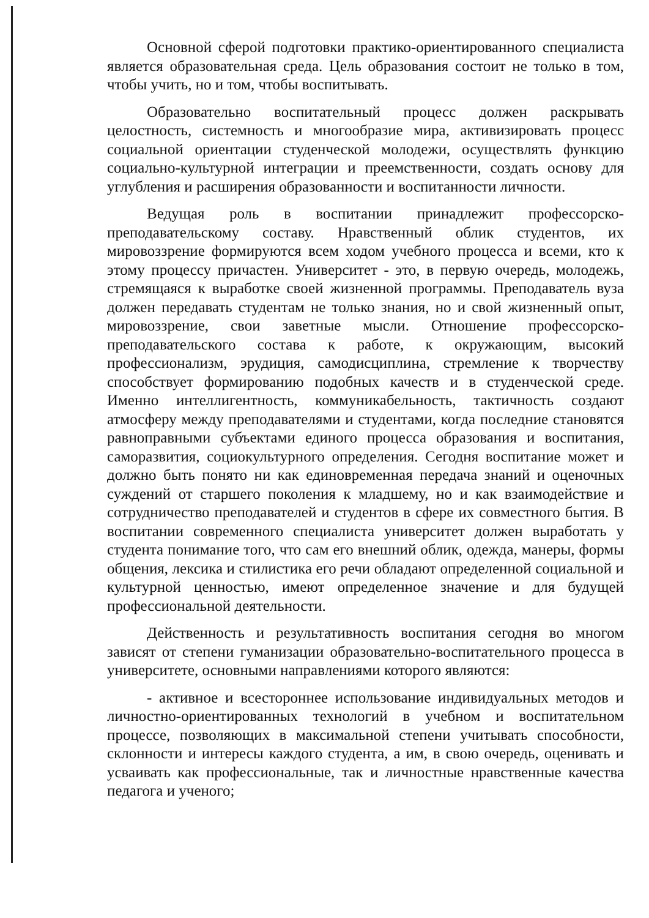Основной сферой подготовки практико-ориентированного специалиста является образовательная среда. Цель образования состоит не только в том, чтобы учить, но и том, чтобы воспитывать.
Образовательно воспитательный процесс должен раскрывать целостность, системность и многообразие мира, активизировать процесс социальной ориентации студенческой молодежи, осуществлять функцию социально-культурной интеграции и преемственности, создать основу для углубления и расширения образованности и воспитанности личности.
Ведущая роль в воспитании принадлежит профессорско-преподавательскому составу. Нравственный облик студентов, их мировоззрение формируются всем ходом учебного процесса и всеми, кто к этому процессу причастен. Университет - это, в первую очередь, молодежь, стремящаяся к выработке своей жизненной программы. Преподаватель вуза должен передавать студентам не только знания, но и свой жизненный опыт, мировоззрение, свои заветные мысли. Отношение профессорско-преподавательского состава к работе, к окружающим, высокий профессионализм, эрудиция, самодисциплина, стремление к творчеству способствует формированию подобных качеств и в студенческой среде. Именно интеллигентность, коммуникабельность, тактичность создают атмосферу между преподавателями и студентами, когда последние становятся равноправными субъектами единого процесса образования и воспитания, саморазвития, социокультурного определения. Сегодня воспитание может и должно быть понято ни как единовременная передача знаний и оценочных суждений от старшего поколения к младшему, но и как взаимодействие и сотрудничество преподавателей и студентов в сфере их совместного бытия. В воспитании современного специалиста университет должен выработать у студента понимание того, что сам его внешний облик, одежда, манеры, формы общения, лексика и стилистика его речи обладают определенной социальной и культурной ценностью, имеют определенное значение и для будущей профессиональной деятельности.
Действенность и результативность воспитания сегодня во многом зависят от степени гуманизации образовательно-воспитательного процесса в университете, основными направлениями которого являются:
- активное и всестороннее использование индивидуальных методов и личностно-ориентированных технологий в учебном и воспитательном процессе, позволяющих в максимальной степени учитывать способности, склонности и интересы каждого студента, а им, в свою очередь, оценивать и усваивать как профессиональные, так и личностные нравственные качества педагога и ученого;